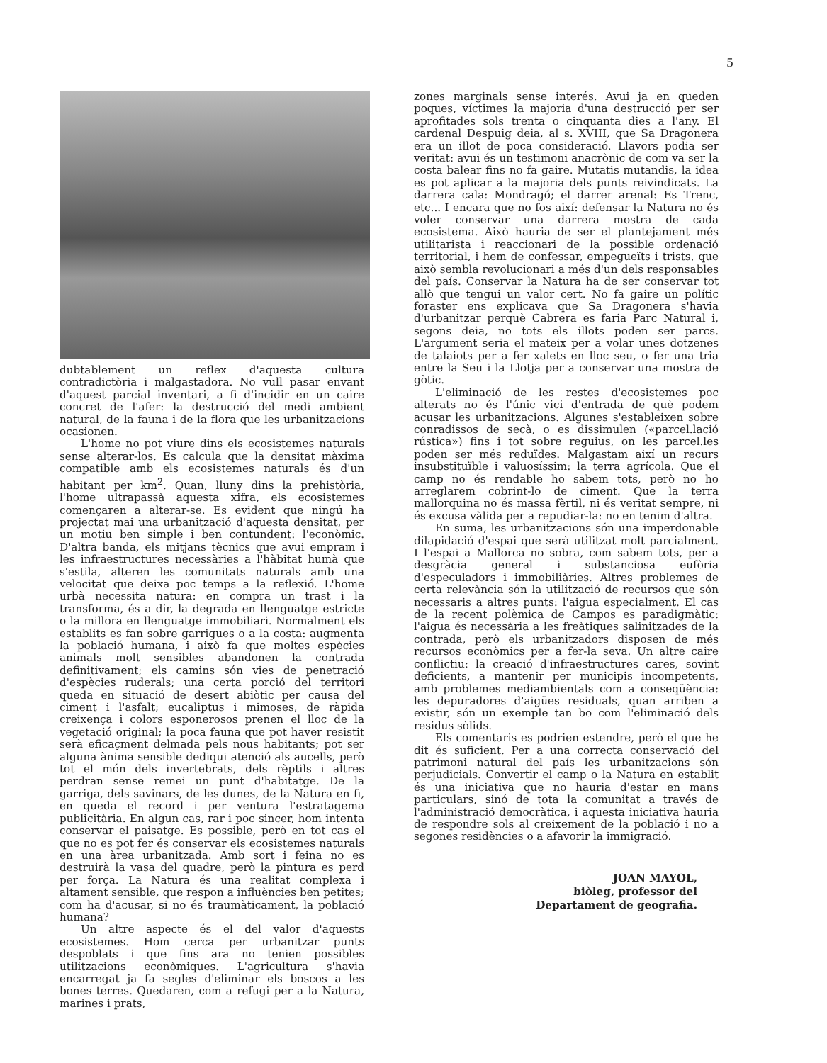5
dubtablement un reflex d'aquesta cultura contradictòria i malgastadora. No vull pasar envant d'aquest parcial inventari, a fi d'incidir en un caire concret de l'afer: la destrucció del medi ambient natural, de la fauna i de la flora que les urbanitzacions ocasionen.
L'home no pot viure dins els ecosistemes naturals sense alterar-los. Es calcula que la densitat màxima compatible amb els ecosistemes naturals és d'un habitant per km<sup>2</sup>. Quan, lluny dins la prehistòria, l'home ultrapassà aquesta xifra, els ecosistemes començaren a alterar-se. Es evident que ningú ha projectat mai una urbanització d'aquesta densitat, per un motiu ben simple i ben contundent: l'econòmic. D'altra banda, els mitjans tècnics que avui empram i les infraestructures necessàries a l'hàbitat humà que s'estila, alteren les comunitats naturals amb una velocitat que deixa poc temps a la reflexió. L'home urbà necessita natura: en compra un trast i la transforma, és a dir, la degrada en llenguatge estricte o la millora en llenguatge immobiliari. Normalment els establits es fan sobre garrigues o a la costa: augmenta la població humana, i això fa que moltes espècies animals molt sensibles abandonen la contrada definitivament; els camins són vies de penetració d'espècies ruderals; una certa porció del territori queda en situació de desert abiòtic per causa del ciment i l'asfalt; eucaliptus i mimoses, de ràpida creixença i colors esponerosos prenen el lloc de la vegetació original; la poca fauna que pot haver resistit serà eficaçment delmada pels nous habitants; pot ser alguna ànima sensible dediqui atenció als aucells, però tot el món dels invertebrats, dels rèptils i altres perdran sense remei un punt d'habitatge. De la garriga, dels savinars, de les dunes, de la Natura en fi, en queda el record i per ventura l'estratagema publicitària. En algun cas, rar i poc sincer, hom intenta conservar el paisatge. Es possible, però en tot cas el que no es pot fer és conservar els ecosistemes naturals en una àrea urbanitzada. Amb sort i feina no es destruirà la vasa del quadre, però la pintura es perd per força. La Natura és una realitat complexa i altament sensible, que respon a influències ben petites; com ha d'acusar, si no és traumàticament, la població humana?
Un altre aspecte és el del valor d'aquests ecosistemes. Hom cerca per urbanitzar punts despoblats i que fins ara no tenien possibles utilitzacions econòmiques. L'agricultura s'havia encarregat ja fa segles d'eliminar els boscos a les bones terres. Quedaren, com a refugi per a la Natura, marines i prats,
zones marginals sense interés. Avui ja en queden poques, víctimes la majoria d'una destrucció per ser aprofitades sols trenta o cinquanta dies a l'any. El cardenal Despuig deia, al s. XVIII, que Sa Dragonera era un illot de poca consideració. Llavors podia ser veritat: avui és un testimoni anacrònic de com va ser la costa balear fins no fa gaire. Mutatis mutandis, la idea es pot aplicar a la majoria dels punts reivindicats. La darrera cala: Mondragó; el darrer arenal: Es Trenc, etc... I encara que no fos així: defensar la Natura no és voler conservar una darrera mostra de cada ecosistema. Això hauria de ser el plantejament més utilitarista i reaccionari de la possible ordenació territorial, i hem de confessar, empegueïts i trists, que això sembla revolucionari a més d'un dels responsables del país. Conservar la Natura ha de ser conservar tot allò que tengui un valor cert. No fa gaire un polític foraster ens explicava que Sa Dragonera s'havia d'urbanitzar perquè Cabrera es faria Parc Natural i, segons deia, no tots els illots poden ser parcs. L'argument seria el mateix per a volar unes dotzenes de talaiots per a fer xalets en lloc seu, o fer una tria entre la Seu i la Llotja per a conservar una mostra de gòtic.
L'eliminació de les restes d'ecosistemes poc alterats no és l'únic vici d'entrada de què podem acusar les urbanitzacions. Algunes s'estableixen sobre conradissos de secà, o es dissimulen («parcel.lació rústica») fins i tot sobre reguius, on les parcel.les poden ser més reduïdes. Malgastam així un recurs insubstituïble i valuosíssim: la terra agrícola. Que el camp no és rendable ho sabem tots, però no ho arreglarem cobrint-lo de ciment. Que la terra mallorquina no és massa fèrtil, ni és veritat sempre, ni és excusa vàlida per a repudiar-la: no en tenim d'altra.
En suma, les urbanitzacions són una imperdonable dilapidació d'espai que serà utilitzat molt parcialment. I l'espai a Mallorca no sobra, com sabem tots, per a desgràcia general i substanciosa eufòria d'especuladors i immobiliàries. Altres problemes de certa relevància són la utilització de recursos que són necessaris a altres punts: l'aigua especialment. El cas de la recent polèmica de Campos es paradigmàtic: l'aigua és necessària a les freàtiques salinitzades de la contrada, però els urbanitzadors disposen de més recursos econòmics per a fer-la seva. Un altre caire conflictiu: la creació d'infraestructures cares, sovint deficients, a mantenir per municipis incompetents, amb problemes mediambientals com a conseqüència: les depuradores d'aigües residuals, quan arriben a existir, són un exemple tan bo com l'eliminació dels residus sòlids.
Els comentaris es podrien estendre, però el que he dit és suficient. Per a una correcta conservació del patrimoni natural del país les urbanitzacions són perjudicials. Convertir el camp o la Natura en establit és una iniciativa que no hauria d'estar en mans particulars, sinó de tota la comunitat a través de l'administració democràtica, i aquesta iniciativa hauria de respondre sols al creixement de la població i no a segones residències o a afavorir la immigració.
JOAN MAYOL,
biòleg, professor del
Departament de geografia.